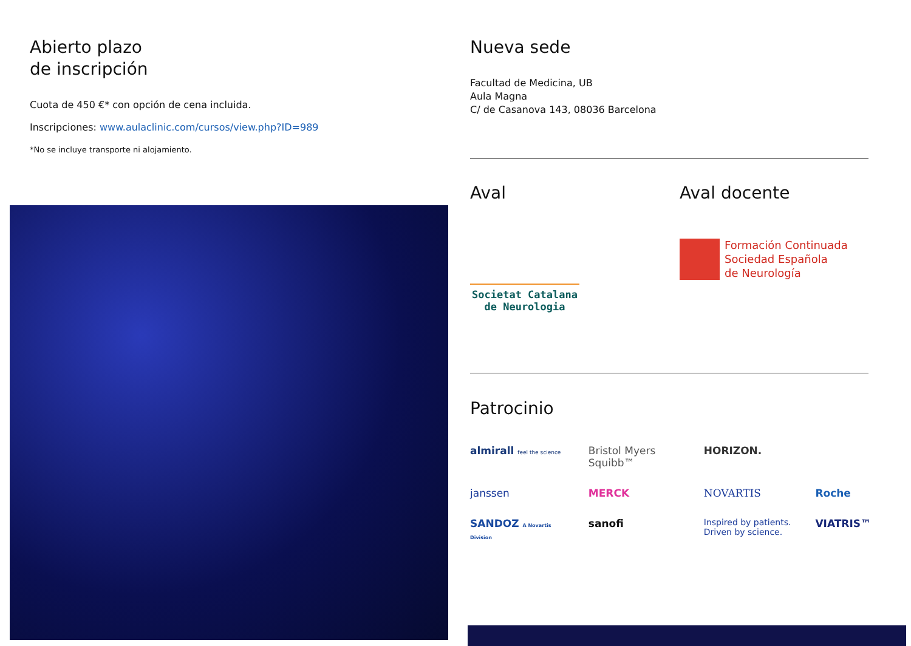Abierto plazo
de inscripción
Cuota de 450 €* con opción de cena incluida.
Inscripciones: www.aulaclinic.com/cursos/view.php?ID=989
*No se incluye transporte ni alojamiento.
Nueva sede
Facultad de Medicina, UB
Aula Magna
C/ de Casanova 143, 08036 Barcelona
Aval
Societat Catalana de Neurologia
Aval docente
Formación Continuada
Sociedad Española
de Neurología
Patrocinio
almirall feel the science Bristol Myers Squibb™ HORIZON. janssen MERCK NOVARTIS Roche SANDOZ A Novartis Division sanofi Inspired by patients.
Driven by science. VIATRIS™